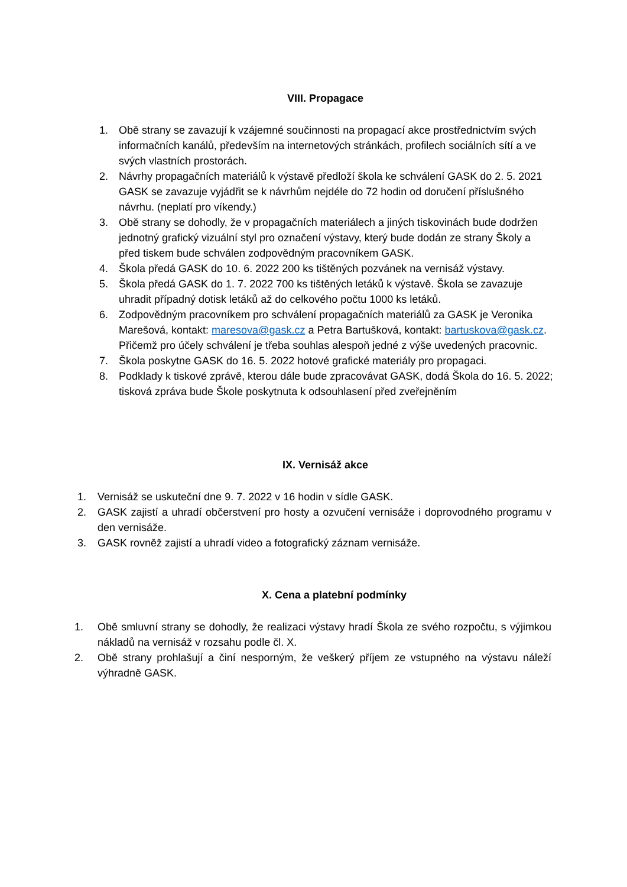VIII. Propagace
1. Obě strany se zavazují k vzájemné součinnosti na propagací akce prostřednictvím svých informačních kanálů, především na internetových stránkách, profilech sociálních sítí a ve svých vlastních prostorách.
2. Návrhy propagačních materiálů k výstavě předloží škola ke schválení GASK do 2. 5. 2021 GASK se zavazuje vyjádřit se k návrhům nejdéle do 72 hodin od doručení příslušného návrhu. (neplatí pro víkendy.)
3. Obě strany se dohodly, že v propagačních materiálech a jiných tiskovinách bude dodržen jednotný grafický vizuální styl pro označení výstavy, který bude dodán ze strany Školy a před tiskem bude schválen zodpovědným pracovníkem GASK.
4. Škola předá GASK do 10. 6. 2022 200 ks tištěných pozvánek na vernisáž výstavy.
5. Škola předá GASK do 1. 7. 2022 700 ks tištěných letáků k výstavě. Škola se zavazuje uhradit případný dotisk letáků až do celkového počtu 1000 ks letáků.
6. Zodpovědným pracovníkem pro schválení propagačních materiálů za GASK je Veronika Marešová, kontakt: maresova@gask.cz a Petra Bartušková, kontakt: bartuskova@gask.cz. Přičemž pro účely schválení je třeba souhlas alespoň jedné z výše uvedených pracovnic.
7. Škola poskytne GASK do 16. 5. 2022 hotové grafické materiály pro propagaci.
8. Podklady k tiskové zprávě, kterou dále bude zpracovávat GASK, dodá Škola do 16. 5. 2022; tisková zpráva bude Škole poskytnuta k odsouhlasení před zveřejněním
IX. Vernisáž akce
1. Vernisáž se uskuteční dne 9. 7. 2022 v 16 hodin v sídle GASK.
2. GASK zajistí a uhradí občerstvení pro hosty a ozvučení vernisáže i doprovodného programu v den vernisáže.
3. GASK rovněž zajistí a uhradí video a fotografický záznam vernisáže.
X. Cena a platební podmínky
1. Obě smluvní strany se dohodly, že realizaci výstavy hradí Škola ze svého rozpočtu, s výjimkou nákladů na vernisáž v rozsahu podle čl. X.
2. Obě strany prohlašují a činí nesporným, že veškerý příjem ze vstupného na výstavu náleží výhradně GASK.